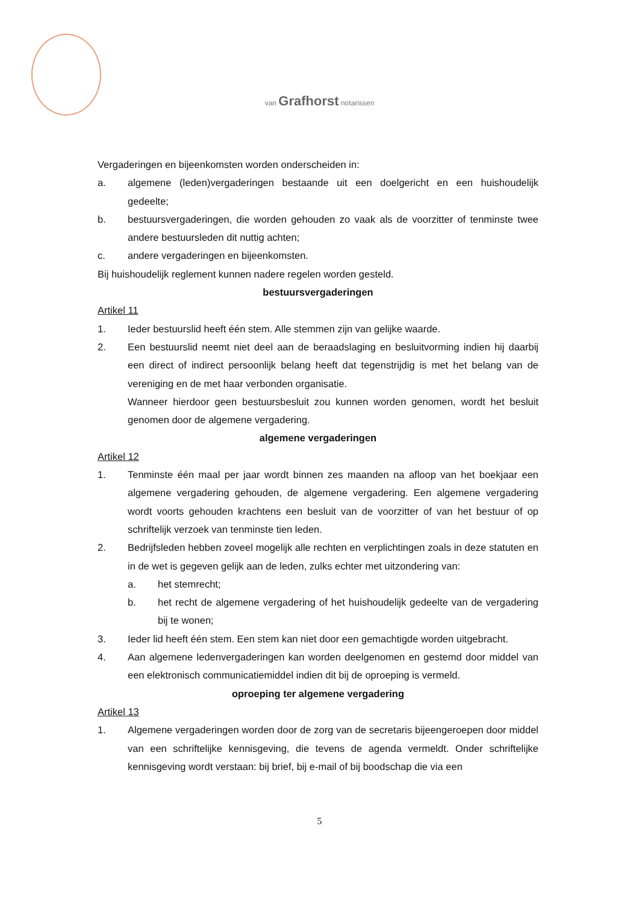van Grafhorst notarissen
Vergaderingen en bijeenkomsten worden onderscheiden in:
a. algemene (leden)vergaderingen bestaande uit een doelgericht en een huishoudelijk gedeelte;
b. bestuursvergaderingen, die worden gehouden zo vaak als de voorzitter of tenminste twee andere bestuursleden dit nuttig achten;
c. andere vergaderingen en bijeenkomsten.
Bij huishoudelijk reglement kunnen nadere regelen worden gesteld.
bestuursvergaderingen
Artikel 11
1. Ieder bestuurslid heeft één stem. Alle stemmen zijn van gelijke waarde.
2. Een bestuurslid neemt niet deel aan de beraadslaging en besluitvorming indien hij daarbij een direct of indirect persoonlijk belang heeft dat tegenstrijdig is met het belang van de vereniging en de met haar verbonden organisatie.
Wanneer hierdoor geen bestuursbesluit zou kunnen worden genomen, wordt het besluit genomen door de algemene vergadering.
algemene vergaderingen
Artikel 12
1. Tenminste één maal per jaar wordt binnen zes maanden na afloop van het boekjaar een algemene vergadering gehouden, de algemene vergadering. Een algemene vergadering wordt voorts gehouden krachtens een besluit van de voorzitter of van het bestuur of op schriftelijk verzoek van tenminste tien leden.
2. Bedrijfsleden hebben zoveel mogelijk alle rechten en verplichtingen zoals in deze statuten en in de wet is gegeven gelijk aan de leden, zulks echter met uitzondering van:
a. het stemrecht;
b. het recht de algemene vergadering of het huishoudelijk gedeelte van de vergadering bij te wonen;
3. Ieder lid heeft één stem. Een stem kan niet door een gemachtigde worden uitgebracht.
4. Aan algemene ledenvergaderingen kan worden deelgenomen en gestemd door middel van een elektronisch communicatiemiddel indien dit bij de oproeping is vermeld.
oproeping ter algemene vergadering
Artikel 13
1. Algemene vergaderingen worden door de zorg van de secretaris bijeengeroepen door middel van een schriftelijke kennisgeving, die tevens de agenda vermeldt. Onder schriftelijke kennisgeving wordt verstaan: bij brief, bij e-mail of bij boodschap die via een
5